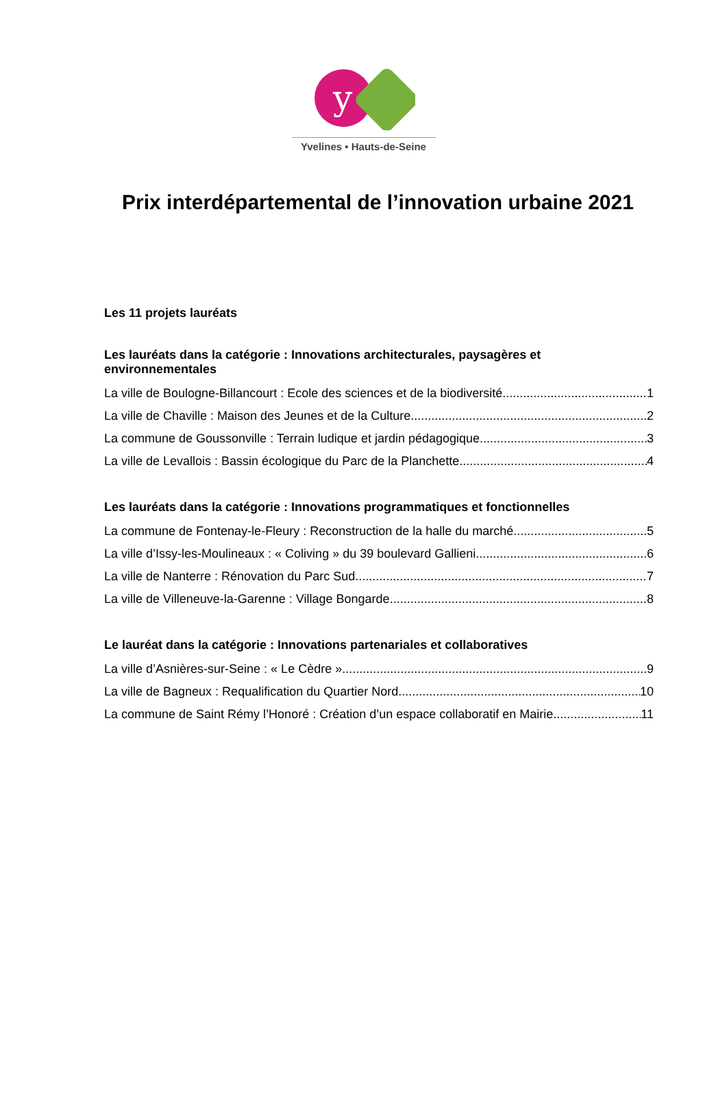y
Yvelines • Hauts-de-Seine
Prix interdépartemental de l’innovation urbaine 2021
Les 11 projets lauréats
Les lauréats dans la catégorie : Innovations architecturales, paysagères et environnementales
La ville de Boulogne-Billancourt : Ecole des sciences et de la biodiversité 1
La ville de Chaville : Maison des Jeunes et de la Culture 2
La commune de Goussonville : Terrain ludique et jardin pédagogique 3
La ville de Levallois : Bassin écologique du Parc de la Planchette 4
Les lauréats dans la catégorie : Innovations programmatiques et fonctionnelles
La commune de Fontenay-le-Fleury : Reconstruction de la halle du marché 5
La ville d’Issy-les-Moulineaux : « Coliving » du 39 boulevard Gallieni 6
La ville de Nanterre : Rénovation du Parc Sud 7
La ville de Villeneuve-la-Garenne : Village Bongarde 8
Le lauréat dans la catégorie : Innovations partenariales et collaboratives
La ville d’Asnières-sur-Seine : « Le Cèdre » 9
La ville de Bagneux : Requalification du Quartier Nord 10
La commune de Saint Rémy l’Honoré : Création d’un espace collaboratif en Mairie 11